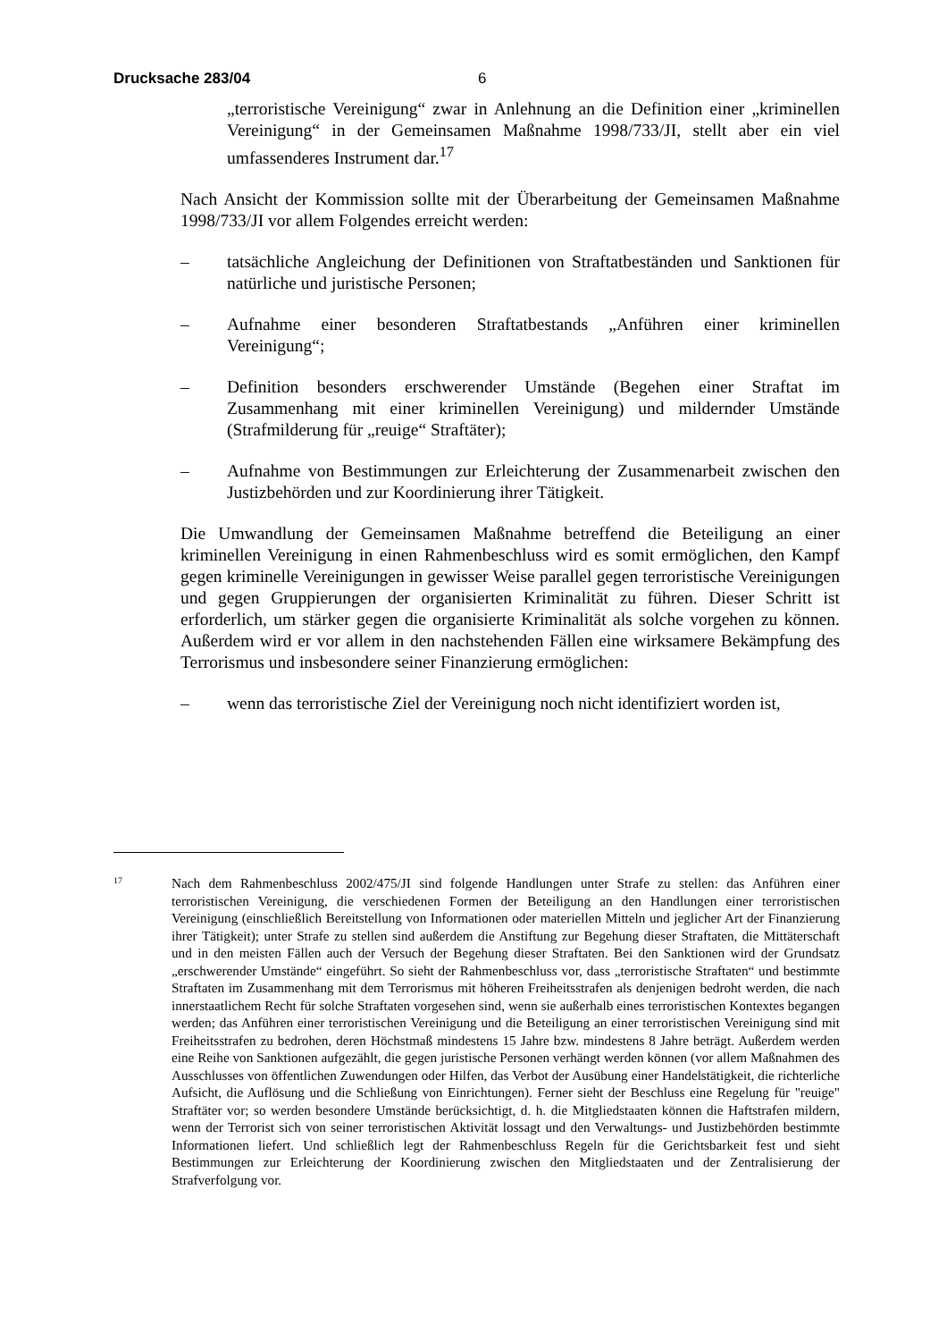Drucksache 283/04 6
„terroristische Vereinigung“ zwar in Anlehnung an die Definition einer „kriminellen Vereinigung“ in der Gemeinsamen Maßnahme 1998/733/JI, stellt aber ein viel umfassenderes Instrument dar.<sup>17</sup>
Nach Ansicht der Kommission sollte mit der Überarbeitung der Gemeinsamen Maßnahme 1998/733/JI vor allem Folgendes erreicht werden:
– tatsächliche Angleichung der Definitionen von Straftatbeständen und Sanktionen für natürliche und juristische Personen;
– Aufnahme einer besonderen Straftatbestands „Anführen einer kriminellen Vereinigung“;
– Definition besonders erschwerender Umstände (Begehen einer Straftat im Zusammenhang mit einer kriminellen Vereinigung) und mildernder Umstände (Strafmilderung für „reuige“ Straftäter);
– Aufnahme von Bestimmungen zur Erleichterung der Zusammenarbeit zwischen den Justizbehörden und zur Koordinierung ihrer Tätigkeit.
Die Umwandlung der Gemeinsamen Maßnahme betreffend die Beteiligung an einer kriminellen Vereinigung in einen Rahmenbeschluss wird es somit ermöglichen, den Kampf gegen kriminelle Vereinigungen in gewisser Weise parallel gegen terroristische Vereinigungen und gegen Gruppierungen der organisierten Kriminalität zu führen. Dieser Schritt ist erforderlich, um stärker gegen die organisierte Kriminalität als solche vorgehen zu können. Außerdem wird er vor allem in den nachstehenden Fällen eine wirksamere Bekämpfung des Terrorismus und insbesondere seiner Finanzierung ermöglichen:
– wenn das terroristische Ziel der Vereinigung noch nicht identifiziert worden ist,
<sup>17</sup>
Nach dem Rahmenbeschluss 2002/475/JI sind folgende Handlungen unter Strafe zu stellen: das Anführen einer terroristischen Vereinigung, die verschiedenen Formen der Beteiligung an den Handlungen einer terroristischen Vereinigung (einschließlich Bereitstellung von Informationen oder materiellen Mitteln und jeglicher Art der Finanzierung ihrer Tätigkeit); unter Strafe zu stellen sind außerdem die Anstiftung zur Begehung dieser Straftaten, die Mittäterschaft und in den meisten Fällen auch der Versuch der Begehung dieser Straftaten. Bei den Sanktionen wird der Grundsatz „erschwerender Umstände“ eingeführt. So sieht der Rahmenbeschluss vor, dass „terroristische Straftaten“ und bestimmte Straftaten im Zusammenhang mit dem Terrorismus mit höheren Freiheitsstrafen als denjenigen bedroht werden, die nach innerstaatlichem Recht für solche Straftaten vorgesehen sind, wenn sie außerhalb eines terroristischen Kontextes begangen werden; das Anführen einer terroristischen Vereinigung und die Beteiligung an einer terroristischen Vereinigung sind mit Freiheitsstrafen zu bedrohen, deren Höchstmaß mindestens 15 Jahre bzw. mindestens 8 Jahre beträgt. Außerdem werden eine Reihe von Sanktionen aufgezählt, die gegen juristische Personen verhängt werden können (vor allem Maßnahmen des Ausschlusses von öffentlichen Zuwendungen oder Hilfen, das Verbot der Ausübung einer Handelstätigkeit, die richterliche Aufsicht, die Auflösung und die Schließung von Einrichtungen). Ferner sieht der Beschluss eine Regelung für "reuige" Straftäter vor; so werden besondere Umstände berücksichtigt, d. h. die Mitgliedstaaten können die Haftstrafen mildern, wenn der Terrorist sich von seiner terroristischen Aktivität lossagt und den Verwaltungs- und Justizbehörden bestimmte Informationen liefert. Und schließlich legt der Rahmenbeschluss Regeln für die Gerichtsbarkeit fest und sieht Bestimmungen zur Erleichterung der Koordinierung zwischen den Mitgliedstaaten und der Zentralisierung der Strafverfolgung vor.